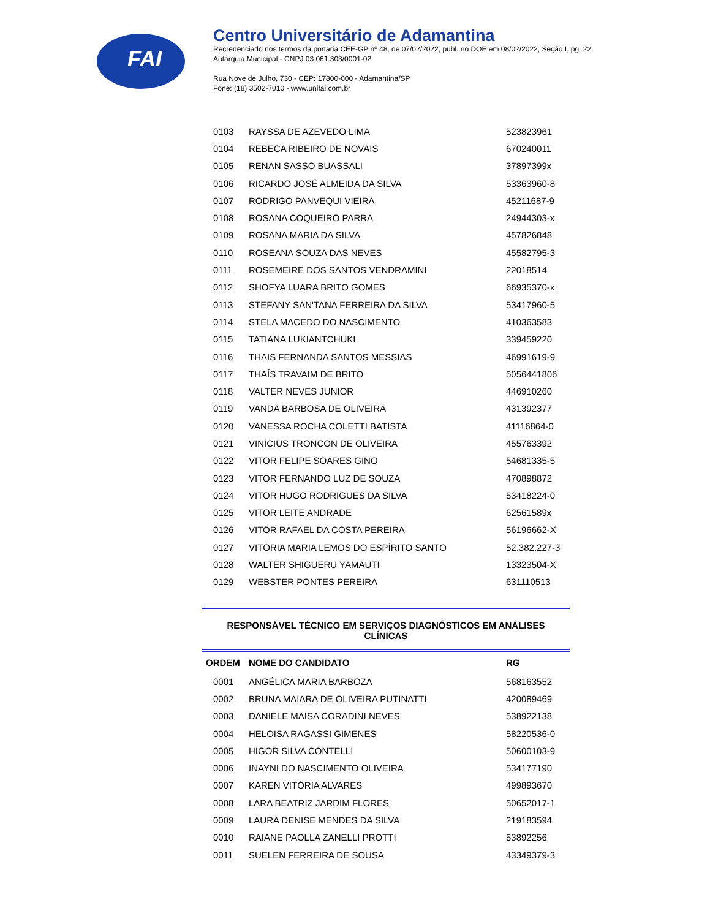FAI
Centro Universitário de Adamantina
Recredenciado nos termos da portaria CEE-GP nº 48, de 07/02/2022, publ. no DOE em 08/02/2022, Seção I, pg. 22.
Autarquia Municipal - CNPJ 03.061.303/0001-02
Rua Nove de Julho, 730 - CEP: 17800-000 - Adamantina/SP
Fone: (18) 3502-7010 - www.unifai.com.br
| 0103 | RAYSSA DE AZEVEDO LIMA | 523823961 |
| 0104 | REBECA RIBEIRO DE NOVAIS | 670240011 |
| 0105 | RENAN SASSO BUASSALI | 37897399x |
| 0106 | RICARDO JOSÉ ALMEIDA DA SILVA | 53363960-8 |
| 0107 | RODRIGO PANVEQUI VIEIRA | 45211687-9 |
| 0108 | ROSANA COQUEIRO PARRA | 24944303-x |
| 0109 | ROSANA MARIA DA SILVA | 457826848 |
| 0110 | ROSEANA SOUZA DAS NEVES | 45582795-3 |
| 0111 | ROSEMEIRE DOS SANTOS VENDRAMINI | 22018514 |
| 0112 | SHOFYA LUARA BRITO GOMES | 66935370-x |
| 0113 | STEFANY SAN'TANA FERREIRA DA SILVA | 53417960-5 |
| 0114 | STELA MACEDO DO NASCIMENTO | 410363583 |
| 0115 | TATIANA LUKIANTCHUKI | 339459220 |
| 0116 | THAIS FERNANDA SANTOS MESSIAS | 46991619-9 |
| 0117 | THAÍS TRAVAIM DE BRITO | 5056441806 |
| 0118 | VALTER NEVES JUNIOR | 446910260 |
| 0119 | VANDA BARBOSA DE OLIVEIRA | 431392377 |
| 0120 | VANESSA ROCHA COLETTI BATISTA | 41116864-0 |
| 0121 | VINÍCIUS TRONCON DE OLIVEIRA | 455763392 |
| 0122 | VITOR FELIPE SOARES GINO | 54681335-5 |
| 0123 | VITOR FERNANDO LUZ DE SOUZA | 470898872 |
| 0124 | VITOR HUGO RODRIGUES DA SILVA | 53418224-0 |
| 0125 | VITOR LEITE ANDRADE | 62561589x |
| 0126 | VITOR RAFAEL DA COSTA PEREIRA | 56196662-X |
| 0127 | VITÓRIA MARIA LEMOS DO ESPÍRITO SANTO | 52.382.227-3 |
| 0128 | WALTER SHIGUERU YAMAUTI | 13323504-X |
| 0129 | WEBSTER PONTES PEREIRA | 631110513 |
RESPONSÁVEL TÉCNICO EM SERVIÇOS DIAGNÓSTICOS EM ANÁLISES CLÍNICAS
| ORDEM | NOME DO CANDIDATO | RG |
| --- | --- | --- |
| 0001 | ANGÉLICA MARIA BARBOZA | 568163552 |
| 0002 | BRUNA MAIARA DE OLIVEIRA PUTINATTI | 420089469 |
| 0003 | DANIELE MAISA CORADINI NEVES | 538922138 |
| 0004 | HELOISA RAGASSI GIMENES | 58220536-0 |
| 0005 | HIGOR SILVA CONTELLI | 50600103-9 |
| 0006 | INAYNI DO NASCIMENTO OLIVEIRA | 534177190 |
| 0007 | KAREN VITÓRIA ALVARES | 499893670 |
| 0008 | LARA BEATRIZ JARDIM FLORES | 50652017-1 |
| 0009 | LAURA DENISE MENDES DA SILVA | 219183594 |
| 0010 | RAIANE PAOLLA ZANELLI PROTTI | 53892256 |
| 0011 | SUELEN FERREIRA DE SOUSA | 43349379-3 |